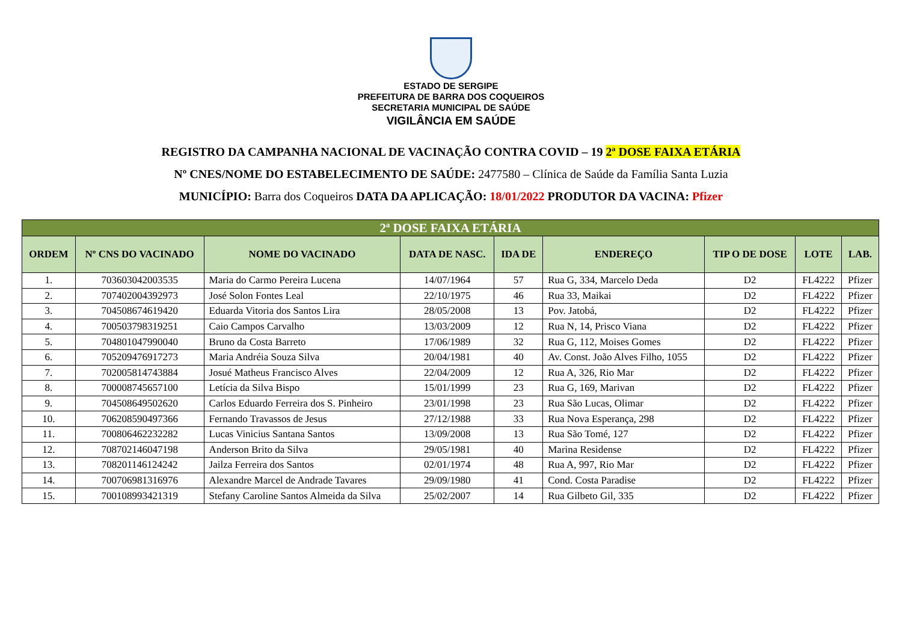ESTADO DE SERGIPE
PREFEITURA DE BARRA DOS COQUEIROS
SECRETARIA MUNICIPAL DE SAÚDE
VIGILÂNCIA EM SAÚDE
REGISTRO DA CAMPANHA NACIONAL DE VACINAÇÃO CONTRA COVID – 19 2ª DOSE FAIXA ETÁRIA
Nº CNES/NOME DO ESTABELECIMENTO DE SAÚDE: 2477580 – Clínica de Saúde da Família Santa Luzia
MUNICÍPIO: Barra dos Coqueiros DATA DA APLICAÇÃO: 18/01/2022 PRODUTOR DA VACINA: Pfizer
| 2ª DOSE FAIXA ETÁRIA | | | | | | | | |
| --- | --- | --- | --- | --- | --- | --- | --- | --- |
| ORDEM | Nº CNS DO VACINADO | NOME DO VACINADO | DATA DE NASC. | IDA DE | ENDEREÇO | TIP O DE DOSE | LOTE | LAB. |
| 1. | 703603042003535 | Maria do Carmo Pereira Lucena | 14/07/1964 | 57 | Rua G, 334, Marcelo Deda | D2 | FL4222 | Pfizer |
| 2. | 707402004392973 | José Solon Fontes Leal | 22/10/1975 | 46 | Rua 33, Maikai | D2 | FL4222 | Pfizer |
| 3. | 704508674619420 | Eduarda Vitoria dos Santos Lira | 28/05/2008 | 13 | Pov. Jatobá, | D2 | FL4222 | Pfizer |
| 4. | 700503798319251 | Caio Campos Carvalho | 13/03/2009 | 12 | Rua N, 14, Prisco Viana | D2 | FL4222 | Pfizer |
| 5. | 704801047990040 | Bruno da Costa Barreto | 17/06/1989 | 32 | Rua G, 112, Moises Gomes | D2 | FL4222 | Pfizer |
| 6. | 705209476917273 | Maria Andréia Souza Silva | 20/04/1981 | 40 | Av. Const. João Alves Filho, 1055 | D2 | FL4222 | Pfizer |
| 7. | 702005814743884 | Josué Matheus Francisco Alves | 22/04/2009 | 12 | Rua A, 326, Rio Mar | D2 | FL4222 | Pfizer |
| 8. | 700008745657100 | Letícia da Silva Bispo | 15/01/1999 | 23 | Rua G, 169, Marivan | D2 | FL4222 | Pfizer |
| 9. | 704508649502620 | Carlos Eduardo Ferreira dos S. Pinheiro | 23/01/1998 | 23 | Rua São Lucas, Olimar | D2 | FL4222 | Pfizer |
| 10. | 706208590497366 | Fernando Travassos de Jesus | 27/12/1988 | 33 | Rua Nova Esperança, 298 | D2 | FL4222 | Pfizer |
| 11. | 700806462232282 | Lucas Vinicius Santana Santos | 13/09/2008 | 13 | Rua São Tomé, 127 | D2 | FL4222 | Pfizer |
| 12. | 708702146047198 | Anderson Brito da Silva | 29/05/1981 | 40 | Marina Residense | D2 | FL4222 | Pfizer |
| 13. | 708201146124242 | Jailza Ferreira dos Santos | 02/01/1974 | 48 | Rua A, 997, Rio Mar | D2 | FL4222 | Pfizer |
| 14. | 700706981316976 | Alexandre Marcel de Andrade Tavares | 29/09/1980 | 41 | Cond. Costa Paradise | D2 | FL4222 | Pfizer |
| 15. | 700108993421319 | Stefany Caroline Santos Almeida da Silva | 25/02/2007 | 14 | Rua Gilbeto Gil, 335 | D2 | FL4222 | Pfizer |